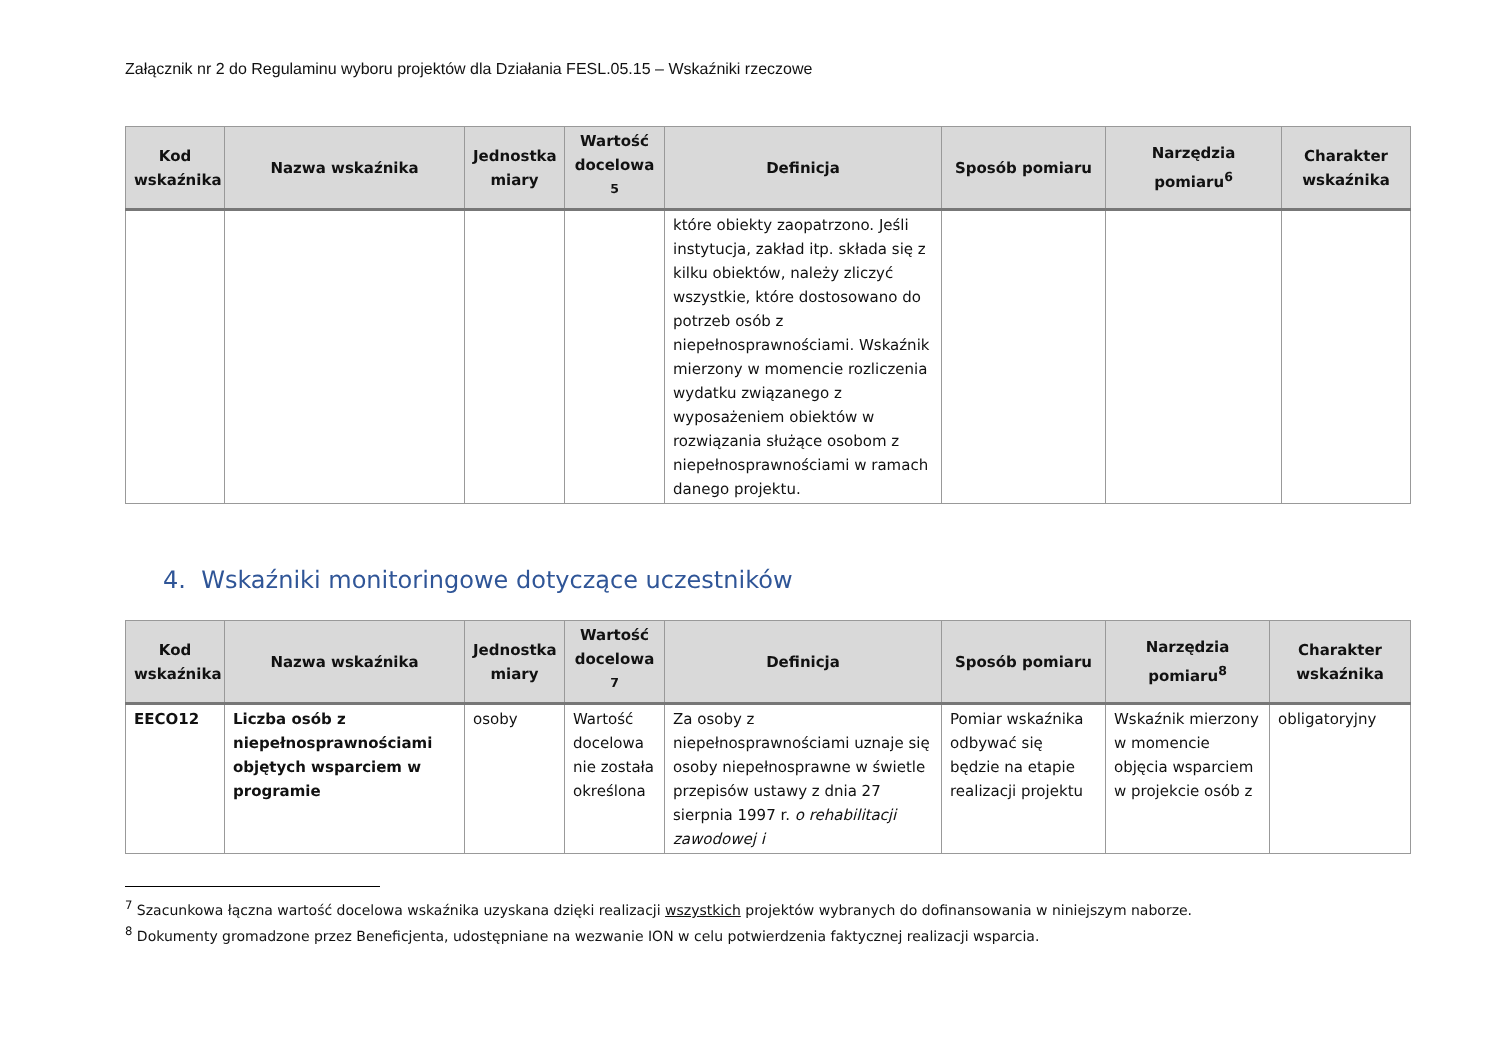Załącznik nr 2 do Regulaminu wyboru projektów dla Działania FESL.05.15 – Wskaźniki rzeczowe
| Kod wskaźnika | Nazwa wskaźnika | Jednostka miary | Wartość docelowa <sup>5</sup> | Definicja | Sposób pomiaru | Narzędzia pomiaru<sup>6</sup> | Charakter wskaźnika |
| --- | --- | --- | --- | --- | --- | --- | --- |
| | | | | które obiekty zaopatrzono. Jeśli instytucja, zakład itp. składa się z kilku obiektów, należy zliczyć wszystkie, które dostosowano do potrzeb osób z niepełnosprawnościami. Wskaźnik mierzony w momencie rozliczenia wydatku związanego z wyposażeniem obiektów w rozwiązania służące osobom z niepełnosprawnościami w ramach danego projektu. | | | |
4. Wskaźniki monitoringowe dotyczące uczestników
| Kod wskaźnika | Nazwa wskaźnika | Jednostka miary | Wartość docelowa <sup>7</sup> | Definicja | Sposób pomiaru | Narzędzia pomiaru<sup>8</sup> | Charakter wskaźnika |
| --- | --- | --- | --- | --- | --- | --- | --- |
| EECO12 | Liczba osób z niepełnosprawnościami objętych wsparciem w programie | osoby | Wartość docelowa nie została określona | Za osoby z niepełnosprawnościami uznaje się osoby niepełnosprawne w świetle przepisów ustawy z dnia 27 sierpnia 1997 r. o rehabilitacji zawodowej i | Pomiar wskaźnika odbywać się będzie na etapie realizacji projektu | Wskaźnik mierzony w momencie objęcia wsparciem w projekcie osób z | obligatoryjny |
<sup>7</sup> Szacunkowa łączna wartość docelowa wskaźnika uzyskana dzięki realizacji wszystkich projektów wybranych do dofinansowania w niniejszym naborze.
<sup>8</sup> Dokumenty gromadzone przez Beneficjenta, udostępniane na wezwanie ION w celu potwierdzenia faktycznej realizacji wsparcia.